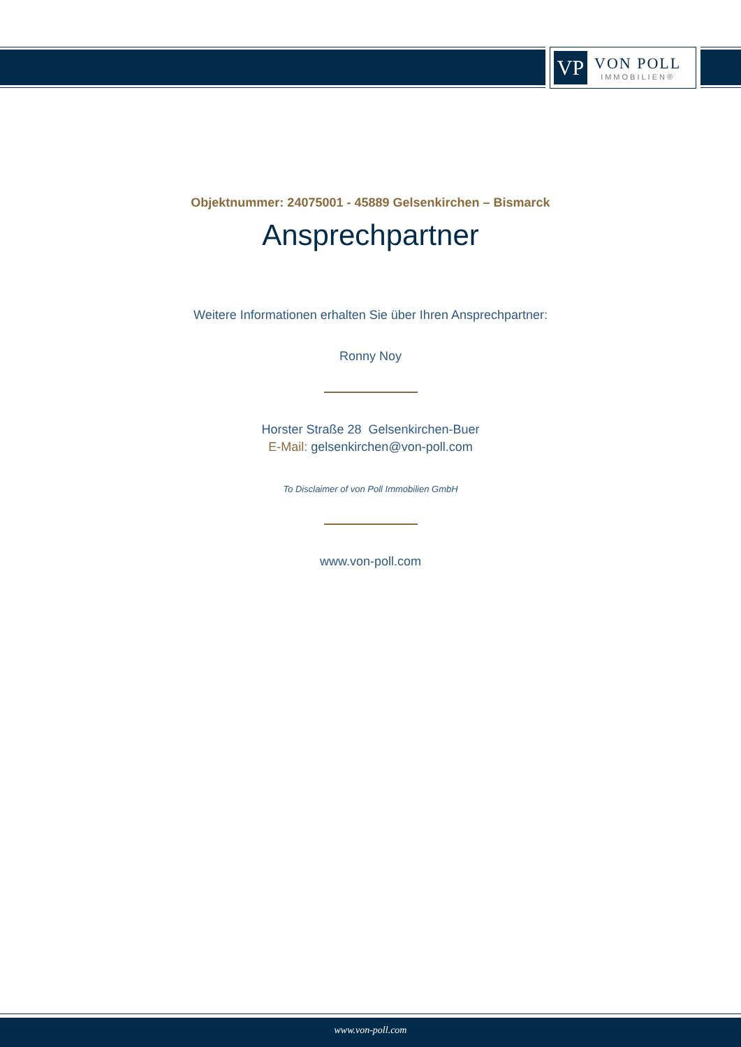VP
VON POLL
IMMOBILIEN®
Objektnummer: 24075001 - 45889 Gelsenkirchen – Bismarck
Ansprechpartner
Weitere Informationen erhalten Sie über Ihren Ansprechpartner:
Ronny Noy
Horster Straße 28 Gelsenkirchen-Buer
E-Mail: gelsenkirchen@von-poll.com
To Disclaimer of von Poll Immobilien GmbH
www.von-poll.com
www.von-poll.com